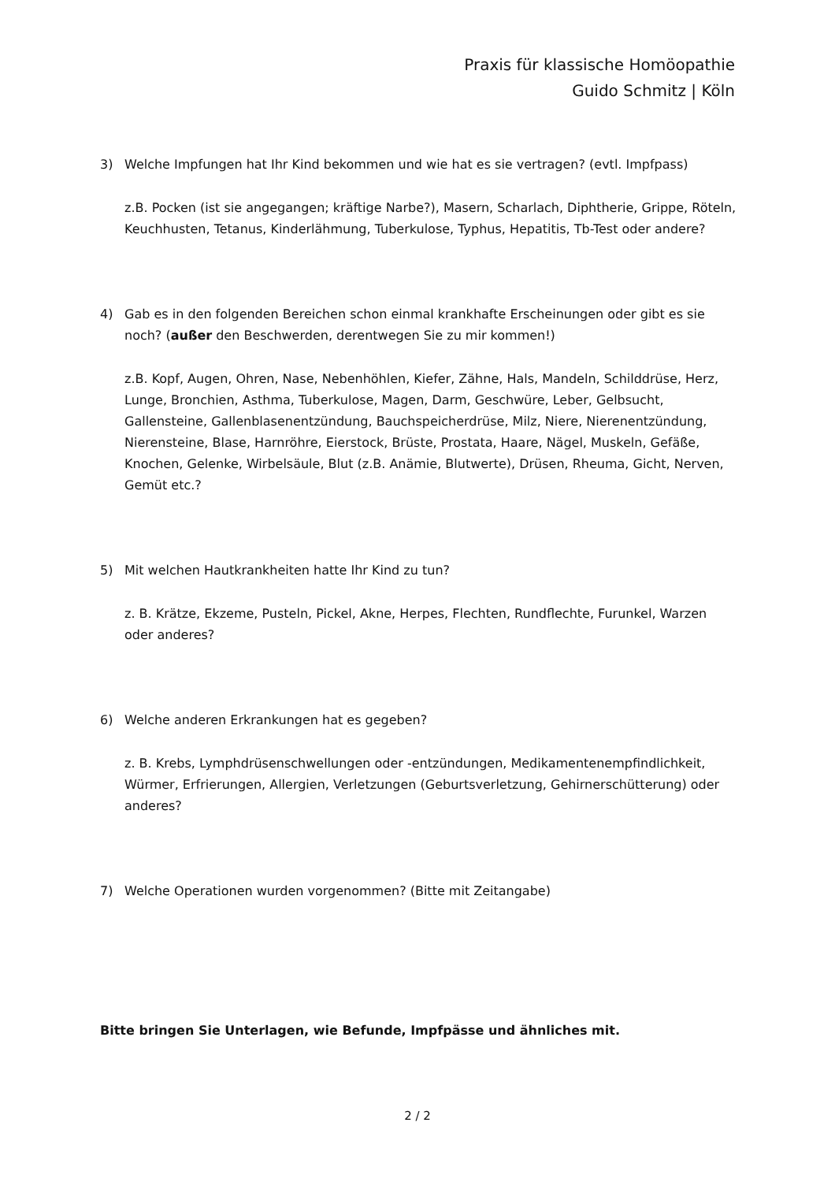Praxis für klassische Homöopathie
Guido Schmitz | Köln
3) Welche Impfungen hat Ihr Kind bekommen und wie hat es sie vertragen? (evtl. Impfpass)
z.B. Pocken (ist sie angegangen; kräftige Narbe?), Masern, Scharlach, Diphtherie, Grippe, Röteln, Keuchhusten, Tetanus, Kinderlähmung, Tuberkulose, Typhus, Hepatitis, Tb-Test oder andere?
4) Gab es in den folgenden Bereichen schon einmal krankhafte Erscheinungen oder gibt es sie noch? (außer den Beschwerden, derentwegen Sie zu mir kommen!)
z.B. Kopf, Augen, Ohren, Nase, Nebenhöhlen, Kiefer, Zähne, Hals, Mandeln, Schilddrüse, Herz, Lunge, Bronchien, Asthma, Tuberkulose, Magen, Darm, Geschwüre, Leber, Gelbsucht, Gallensteine, Gallenblasenentzündung, Bauchspeicherdrüse, Milz, Niere, Nierenentzündung, Nierensteine, Blase, Harnröhre, Eierstock, Brüste, Prostata, Haare, Nägel, Muskeln, Gefäße, Knochen, Gelenke, Wirbelsäule, Blut (z.B. Anämie, Blutwerte), Drüsen, Rheuma, Gicht, Nerven, Gemüt etc.?
5) Mit welchen Hautkrankheiten hatte Ihr Kind zu tun?
z. B. Krätze, Ekzeme, Pusteln, Pickel, Akne, Herpes, Flechten, Rundflechte, Furunkel, Warzen oder anderes?
6) Welche anderen Erkrankungen hat es gegeben?
z. B. Krebs, Lymphdrüsenschwellungen oder -entzündungen, Medikamentenempfindlichkeit, Würmer, Erfrierungen, Allergien, Verletzungen (Geburtsverletzung, Gehirnerschütterung) oder anderes?
7) Welche Operationen wurden vorgenommen? (Bitte mit Zeitangabe)
Bitte bringen Sie Unterlagen, wie Befunde, Impfpässe und ähnliches mit.
2 / 2